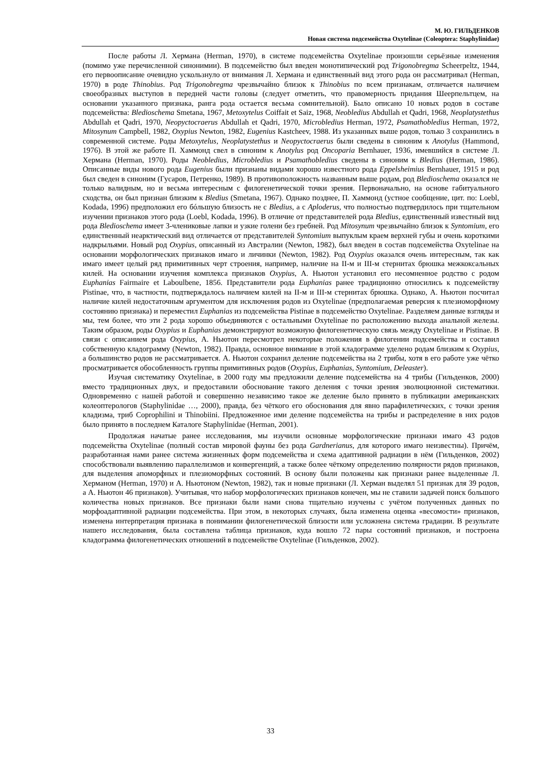М. Ю. ГИЛЬДЕНКОВ
Новая система подсемейства Oxytelinae (Coleoptera: Staphylinidae)
После работы Л. Хермана (Herman, 1970), в системе подсемейства Oxytelinae произошли серьёзные изменения (помимо уже перечисленной синонимии). В подсемейство был введен монотипический род Trigonobregma Scheerpeltz, 1944, его первоописание очевидно ускользнуло от внимания Л. Хермана и единственный вид этого рода он рассматривал (Herman, 1970) в роде Thinobius. Род Trigonobregma чрезвычайно близок к Thinobius по всем признакам, отличается наличием своеобразных выступов в передней части головы (следует отметить, что правомерность придания Шеерпельтцем, на основании указанного признака, ранга рода остается весьма сомнительной). Было описано 10 новых родов в составе подсемейства: Bledioschema Smetana, 1967, Metoxytelus Coiffait et Saiz, 1968, Neobledius Abdullah et Qadri, 1968, Neoplatystethus Abdullah et Qadri, 1970, Neopyctocraerus Abdullah et Qadri, 1970, Microbledius Herman, 1972, Psamathobledius Herman, 1972, Mitosynum Campbell, 1982, Oxypius Newton, 1982, Eugenius Kastcheev, 1988. Из указанных выше родов, только 3 сохранились в современной системе. Роды Metoxytelus, Neoplatystethus и Neopyctocraerus были сведены в синоним к Anotylus (Hammond, 1976). В этой же работе П. Хаммонд свел в синоним к Anotylus род Oncoparia Bernhauer, 1936, имевшийся в системе Л. Хермана (Herman, 1970). Роды Neobledius, Microbledius и Psamathobledius сведены в синоним к Bledius (Herman, 1986). Описанные виды нового рода Eugenius были признаны видами хорошо известного рода Eppelsheimius Bernhauer, 1915 и род был сведен в синоним (Гусаров, Петренко, 1989). В противоположность названным выше родам, род Bledioschema оказался не только валидным, но и весьма интересным с филогенетической точки зрения. Первоначально, на основе габитуального сходства, он был признан близким к Bledius (Smetana, 1967). Однако позднее, П. Хаммонд (устное сообщение, цит. по: Loebl, Kodada, 1996) предположил его бóльшую близость не с Bledius, а с Aploderus, что полностью подтвердилось при тщательном изучении признаков этого рода (Loebl, Kodada, 1996). В отличие от представителей рода Bledius, единственный известный вид рода Bledioschema имеет 3-члениковые лапки и узкие голени без гребней. Род Mitosynum чрезвычайно близок к Syntomium, его единственный неарктический вид отличается от представителей Syntomium выпуклым краем верхней губы и очень короткими надкрыльями. Новый род Oxypius, описанный из Австралии (Newton, 1982), был введен в состав подсемейства Oxytelinae на основании морфологических признаков имаго и личинки (Newton, 1982). Род Oxypius оказался очень интересным, так как имаго имеет целый ряд примитивных черт строения, например, наличие на II-м и III-м стернитах брюшка межкоксальных килей. На основании изучения комплекса признаков Oxypius, А. Ньютон установил его несомненное родство с родом Euphanias Fairmaire et Laboulbene, 1856. Представители рода Euphanias ранее традиционно относились к подсемейству Pistinae, что, в частности, подтверждалось наличием килей на II-м и III-м стернитах брюшка. Однако, А. Ньютон посчитал наличие килей недостаточным аргументом для исключения родов из Oxytelinae (предполагаемая реверсия к плезиоморфному состоянию признака) и переместил Euphanias из подсемейства Pistinae в подсемейство Oxytelinae. Разделяем данные взгляды и мы, тем более, что эти 2 рода хорошо объединяются с остальными Oxytelinae по расположению выхода анальной железы. Таким образом, роды Oxypius и Euphanias демонстрируют возможную филогенетическую связь между Oxytelinae и Pistinae. В связи с описанием рода Oxypius, А. Ньютон пересмотрел некоторые положения в филогении подсемейства и составил собственную кладограмму (Newton, 1982). Правда, основное внимание в этой кладограмме уделено родам близким к Oxypius, а большинство родов не рассматривается. А. Ньютон сохранил деление подсемейства на 2 трибы, хотя в его работе уже чётко просматривается обособленность группы примитивных родов (Oxypius, Euphanias, Syntomium, Deleaster).
Изучая систематику Oxytelinae, в 2000 году мы предложили деление подсемейства на 4 трибы (Гильденков, 2000) вместо традиционных двух, и предоставили обоснование такого деления с точки зрения эволюционной систематики. Одновременно с нашей работой и совершенно независимо такое же деление было принято в публикации американских колеоптерологов (Staphylinidae …, 2000), правда, без чёткого его обоснования для явно парафилетических, с точки зрения кладизма, триб Coprophilini и Thinobiini. Предложенное ими деление подсемейства на трибы и распределение в них родов было принято в последнем Каталоге Staphylinidae (Herman, 2001).
Продолжая начатые ранее исследования, мы изучили основные морфологические признаки имаго 43 родов подсемейства Oxytelinae (полный состав мировой фауны без рода Gardnerianus, для которого имаго неизвестны). Причём, разработанная нами ранее система жизненных форм подсемейства и схема адаптивной радиации в нём (Гильденков, 2002) способствовали выявлению параллелизмов и конвергенций, а также более чёткому определению полярности рядов признаков, для выделения апоморфных и плезиоморфных состояний. В основу были положены как признаки ранее выделенные Л. Херманом (Herman, 1970) и А. Ньютоном (Newton, 1982), так и новые признаки (Л. Херман выделял 51 признак для 39 родов, а А. Ньютон 46 признаков). Учитывая, что набор морфологических признаков конечен, мы не ставили задачей поиск большого количества новых признаков. Все признаки были нами снова тщательно изучены с учётом полученных данных по морфоадаптивной радиации подсемейства. При этом, в некоторых случаях, была изменена оценка «весомости» признаков, изменена интерпретация признака в понимании филогенетической близости или усложнена система градации. В результате нашего исследования, была составлена таблица признаков, куда вошло 72 пары состояний признаков, и построена кладограмма филогенетических отношений в подсемействе Oxytelinae (Гильденков, 2002).
33